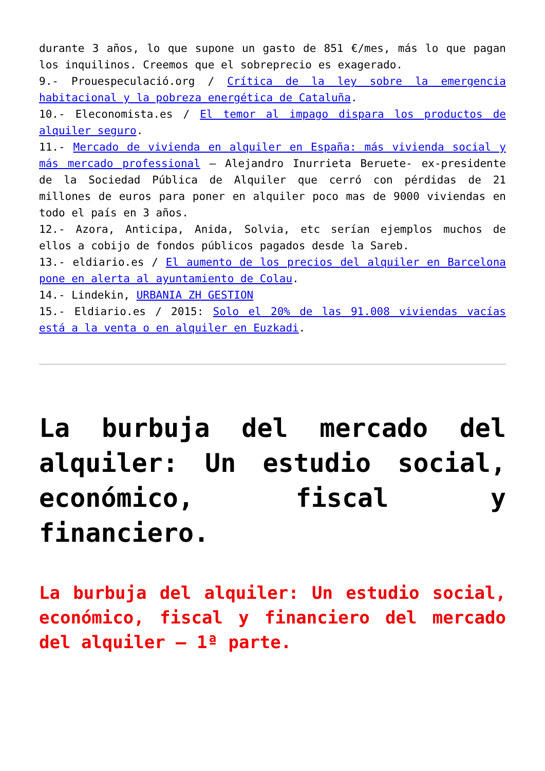durante 3 años, lo que supone un gasto de 851 €/mes, más lo que pagan los inquilinos. Creemos que el sobreprecio es exagerado.
9.- Prouespeculació.org / Crítica de la ley sobre la emergencia habitacional y la pobreza energética de Cataluña.
10.- Eleconomista.es / El temor al impago dispara los productos de alquiler seguro.
11.- Mercado de vivienda en alquiler en España: más vivienda social y más mercado professional – Alejandro Inurrieta Beruete- ex-presidente de la Sociedad Pública de Alquiler que cerró con pérdidas de 21 millones de euros para poner en alquiler poco mas de 9000 viviendas en todo el país en 3 años.
12.- Azora, Anticipa, Anida, Solvia, etc serían ejemplos muchos de ellos a cobijo de fondos públicos pagados desde la Sareb.
13.- eldiario.es / El aumento de los precios del alquiler en Barcelona pone en alerta al ayuntamiento de Colau.
14.- Lindekin, URBANIA ZH GESTION
15.- Eldiario.es / 2015: Solo el 20% de las 91.008 viviendas vacías está a la venta o en alquiler en Euzkadi.
La burbuja del mercado del alquiler: Un estudio social, económico, fiscal y financiero.
La burbuja del alquiler: Un estudio social, económico, fiscal y financiero del mercado del alquiler – 1ª parte.